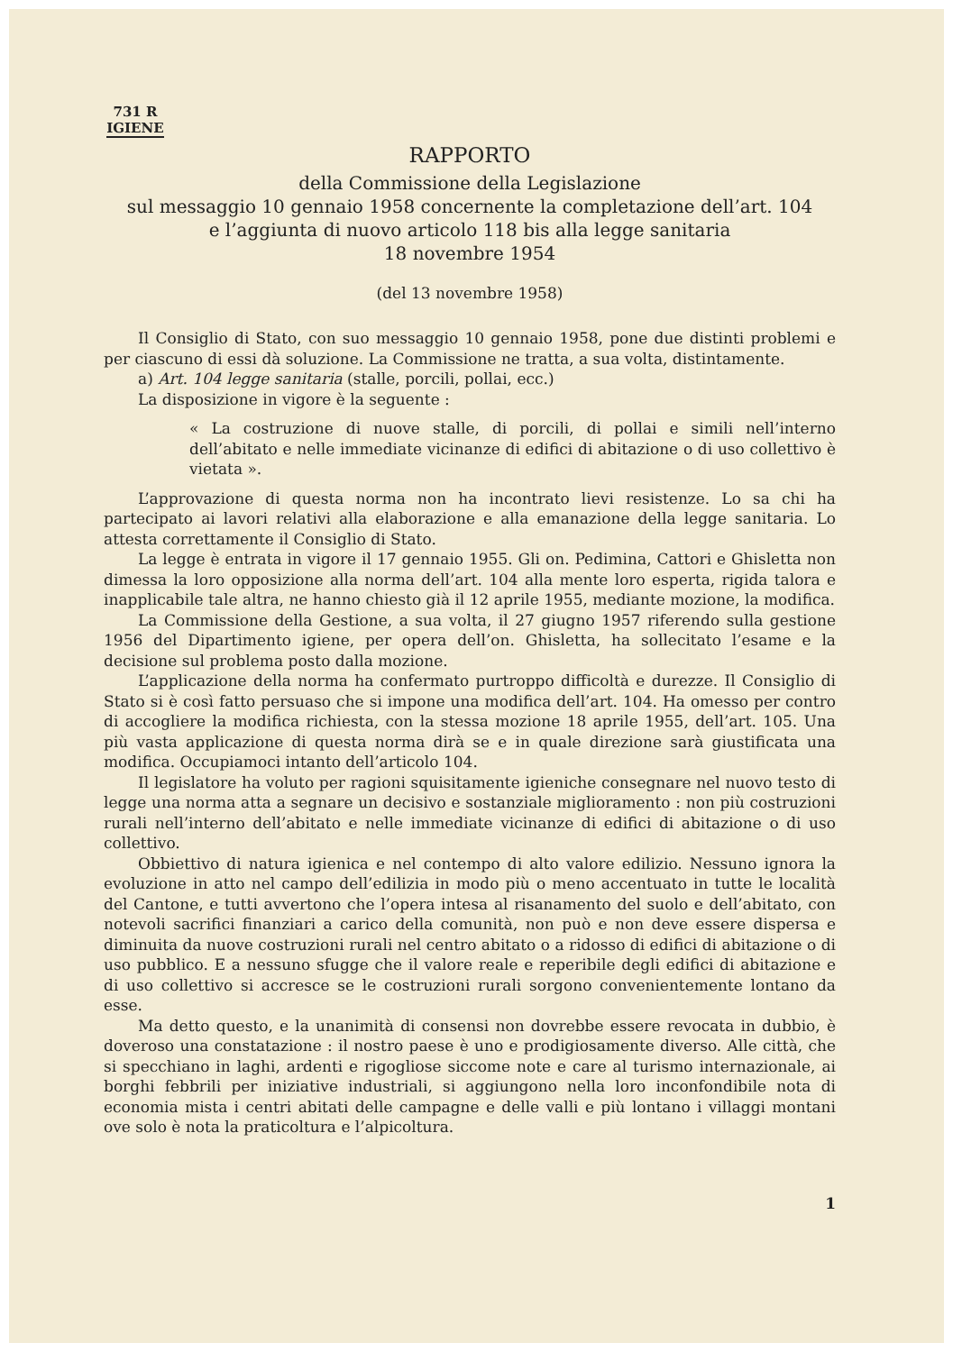731 R
IGIENE
RAPPORTO
della Commissione della Legislazione
sul messaggio 10 gennaio 1958 concernente la completazione dell’art. 104
e l’aggiunta di nuovo articolo 118 bis alla legge sanitaria
18 novembre 1954
(del 13 novembre 1958)
Il Consiglio di Stato, con suo messaggio 10 gennaio 1958, pone due distinti problemi e per ciascuno di essi dà soluzione. La Commissione ne tratta, a sua volta, distintamente.
a) Art. 104 legge sanitaria (stalle, porcili, pollai, ecc.)
La disposizione in vigore è la seguente :
« La costruzione di nuove stalle, di porcili, di pollai e simili nell’interno dell’abitato e nelle immediate vicinanze di edifici di abitazione o di uso collettivo è vietata ».
L’approvazione di questa norma non ha incontrato lievi resistenze. Lo sa chi ha partecipato ai lavori relativi alla elaborazione e alla emanazione della legge sanitaria. Lo attesta correttamente il Consiglio di Stato.
La legge è entrata in vigore il 17 gennaio 1955. Gli on. Pedimina, Cattori e Ghisletta non dimessa la loro opposizione alla norma dell’art. 104 alla mente loro esperta, rigida talora e inapplicabile tale altra, ne hanno chiesto già il 12 aprile 1955, mediante mozione, la modifica.
La Commissione della Gestione, a sua volta, il 27 giugno 1957 riferendo sulla gestione 1956 del Dipartimento igiene, per opera dell’on. Ghisletta, ha sollecitato l’esame e la decisione sul problema posto dalla mozione.
L’applicazione della norma ha confermato purtroppo difficoltà e durezze. Il Consiglio di Stato si è così fatto persuaso che si impone una modifica dell’art. 104. Ha omesso per contro di accogliere la modifica richiesta, con la stessa mozione 18 aprile 1955, dell’art. 105. Una più vasta applicazione di questa norma dirà se e in quale direzione sarà giustificata una modifica. Occupiamoci intanto dell’articolo 104.
Il legislatore ha voluto per ragioni squisitamente igieniche consegnare nel nuovo testo di legge una norma atta a segnare un decisivo e sostanziale miglioramento : non più costruzioni rurali nell’interno dell’abitato e nelle immediate vicinanze di edifici di abitazione o di uso collettivo.
Obbiettivo di natura igienica e nel contempo di alto valore edilizio. Nessuno ignora la evoluzione in atto nel campo dell’edilizia in modo più o meno accentuato in tutte le località del Cantone, e tutti avvertono che l’opera intesa al risanamento del suolo e dell’abitato, con notevoli sacrifici finanziari a carico della comunità, non può e non deve essere dispersa e diminuita da nuove costruzioni rurali nel centro abitato o a ridosso di edifici di abitazione o di uso pubblico. E a nessuno sfugge che il valore reale e reperibile degli edifici di abitazione e di uso collettivo si accresce se le costruzioni rurali sorgono convenientemente lontano da esse.
Ma detto questo, e la unanimità di consensi non dovrebbe essere revocata in dubbio, è doveroso una constatazione : il nostro paese è uno e prodigiosamente diverso. Alle città, che si specchiano in laghi, ardenti e rigogliose siccome note e care al turismo internazionale, ai borghi febbrili per iniziative industriali, si aggiungono nella loro inconfondibile nota di economia mista i centri abitati delle campagne e delle valli e più lontano i villaggi montani ove solo è nota la praticoltura e l’alpicoltura.
1